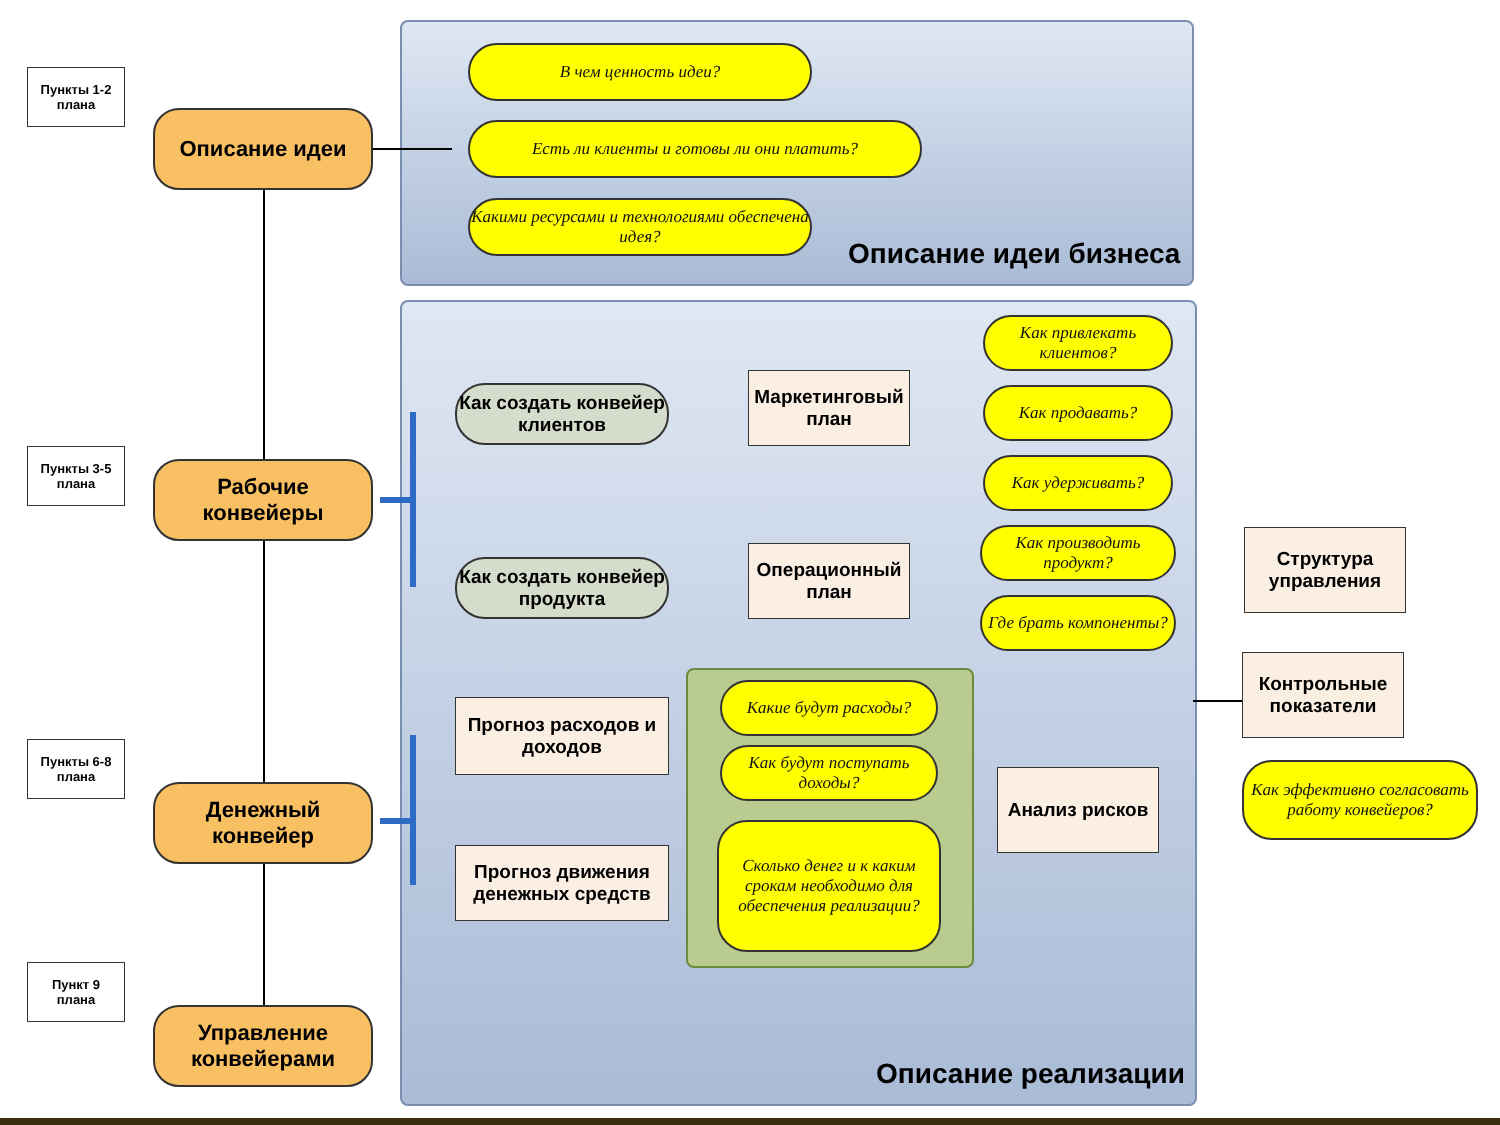Пункты 1-2
плана
Описание идеи
В чем ценность идеи?
Есть ли клиенты и готовы ли они платить?
Какими ресурсами и технологиями обеспечена идея?
Описание идеи бизнеса
Пункты 3-5
плана
Рабочие
конвейеры
Как создать конвейер клиентов
Маркетинговый план
Как привлекать клиентов?
Как продавать?
Как удерживать?
Как создать конвейер продукта
Операционный план
Как производить продукт?
Где брать компоненты?
Пункты 6-8
плана
Денежный
конвейер
Прогноз расходов и доходов
Какие будут расходы?
Как будут поступать доходы?
Сколько денег и к каким срокам необходимо для обеспечения реализации?
Анализ рисков
Прогноз движения денежных средств
Структура управления
Контрольные показатели
Как эффективно согласовать работу конвейеров?
Пункт 9
плана
Управление
конвейерами
Описание реализации